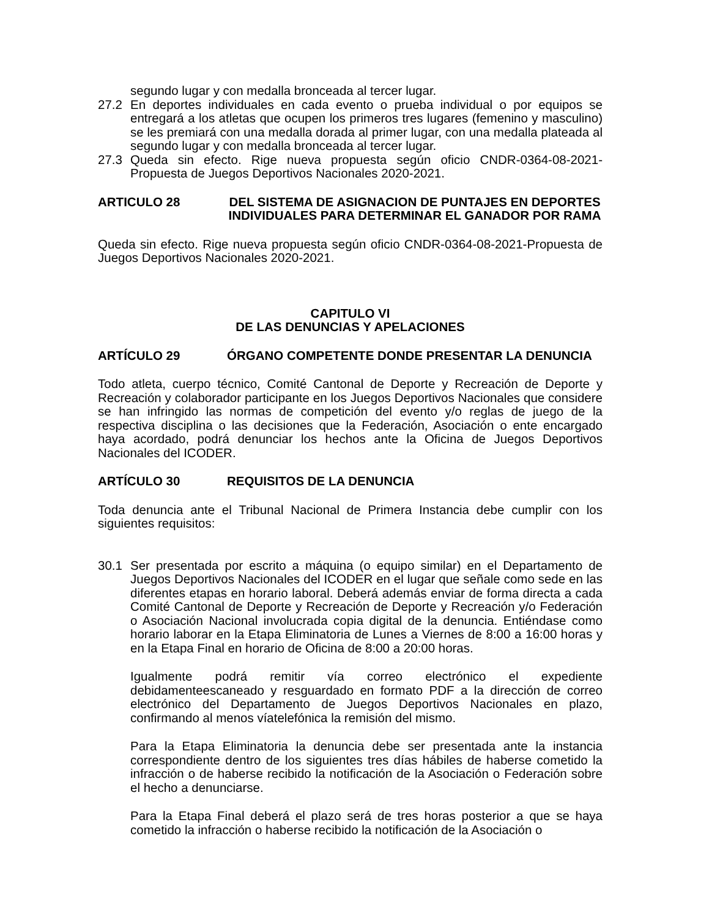segundo lugar y con medalla bronceada al tercer lugar.
27.2 En deportes individuales en cada evento o prueba individual o por equipos se entregará a los atletas que ocupen los primeros tres lugares (femenino y masculino) se les premiará con una medalla dorada al primer lugar, con una medalla plateada al segundo lugar y con medalla bronceada al tercer lugar.
27.3 Queda sin efecto. Rige nueva propuesta según oficio CNDR-0364-08-2021-Propuesta de Juegos Deportivos Nacionales 2020-2021.
ARTICULO 28 DEL SISTEMA DE ASIGNACION DE PUNTAJES EN DEPORTES INDIVIDUALES PARA DETERMINAR EL GANADOR POR RAMA
Queda sin efecto. Rige nueva propuesta según oficio CNDR-0364-08-2021-Propuesta de Juegos Deportivos Nacionales 2020-2021.
CAPITULO VI
DE LAS DENUNCIAS Y APELACIONES
ARTÍCULO 29 ÓRGANO COMPETENTE DONDE PRESENTAR LA DENUNCIA
Todo atleta, cuerpo técnico, Comité Cantonal de Deporte y Recreación de Deporte y Recreación y colaborador participante en los Juegos Deportivos Nacionales que considere se han infringido las normas de competición del evento y/o reglas de juego de la respectiva disciplina o las decisiones que la Federación, Asociación o ente encargado haya acordado, podrá denunciar los hechos ante la Oficina de Juegos Deportivos Nacionales del ICODER.
ARTÍCULO 30 REQUISITOS DE LA DENUNCIA
Toda denuncia ante el Tribunal Nacional de Primera Instancia debe cumplir con los siguientes requisitos:
30.1 Ser presentada por escrito a máquina (o equipo similar) en el Departamento de Juegos Deportivos Nacionales del ICODER en el lugar que señale como sede en las diferentes etapas en horario laboral. Deberá además enviar de forma directa a cada Comité Cantonal de Deporte y Recreación de Deporte y Recreación y/o Federación o Asociación Nacional involucrada copia digital de la denuncia. Entiéndase como horario laborar en la Etapa Eliminatoria de Lunes a Viernes de 8:00 a 16:00 horas y en la Etapa Final en horario de Oficina de 8:00 a 20:00 horas.
Igualmente podrá remitir vía correo electrónico el expediente debidamenteescaneado y resguardado en formato PDF a la dirección de correo electrónico del Departamento de Juegos Deportivos Nacionales en plazo, confirmando al menos víatelefónica la remisión del mismo.
Para la Etapa Eliminatoria la denuncia debe ser presentada ante la instancia correspondiente dentro de los siguientes tres días hábiles de haberse cometido la infracción o de haberse recibido la notificación de la Asociación o Federación sobre el hecho a denunciarse.
Para la Etapa Final deberá el plazo será de tres horas posterior a que se haya cometido la infracción o haberse recibido la notificación de la Asociación o